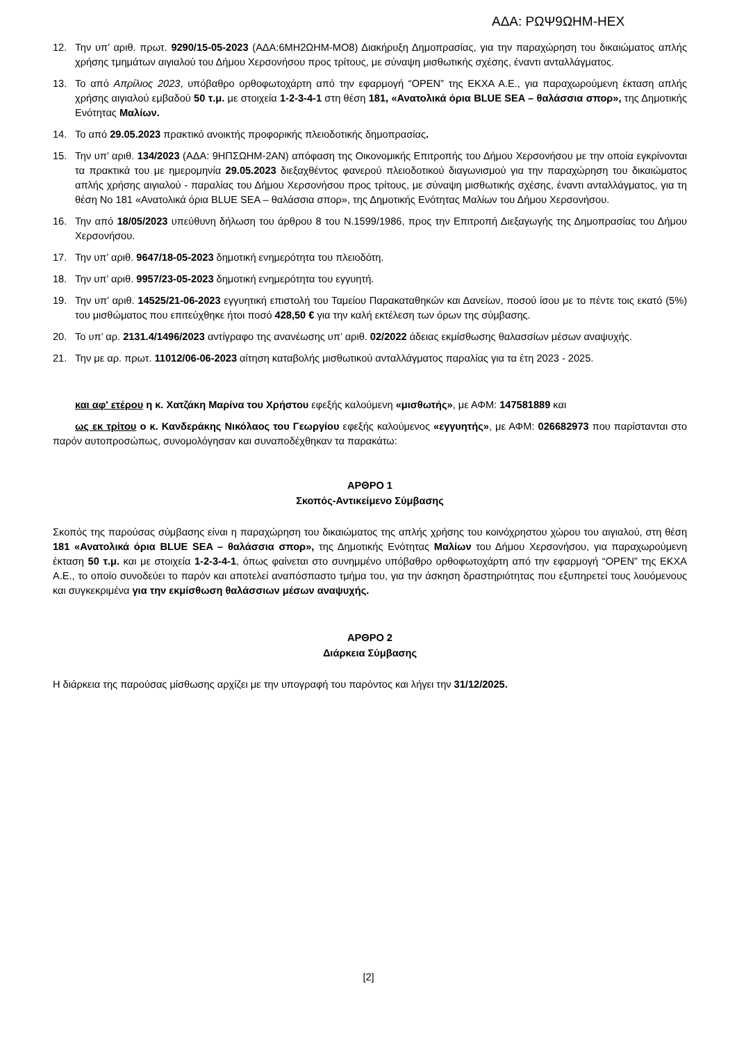ΑΔΑ: ΡΩΨ9ΩΗΜ-ΗΕΧ
12. Την υπ’ αριθ. πρωτ. 9290/15-05-2023 (ΑΔΑ:6ΜΗ2ΩΗΜ-ΜΟ8) Διακήρυξη Δημοπρασίας, για την παραχώρηση του δικαιώματος απλής χρήσης τμημάτων αιγιαλού του Δήμου Χερσονήσου προς τρίτους, με σύναψη μισθωτικής σχέσης, έναντι ανταλλάγματος.
13. Το από Απρίλιος 2023, υπόβαθρο ορθοφωτοχάρτη από την εφαρμογή “OPEN” της ΕΚΧΑ Α.Ε., για παραχωρούμενη έκταση απλής χρήσης αιγιαλού εμβαδού 50 τ.μ. με στοιχεία 1-2-3-4-1 στη θέση 181, «Ανατολικά όρια BLUE SEA – θαλάσσια σπορ», της Δημοτικής Ενότητας Μαλίων.
14. Το από 29.05.2023 πρακτικό ανοικτής προφορικής πλειοδοτικής δημοπρασίας.
15. Την υπ’ αριθ. 134/2023 (ΑΔΑ: 9ΗΠΣΩΗΜ-2ΑΝ) απόφαση της Οικονομικής Επιτροπής του Δήμου Χερσονήσου με την οποία εγκρίνονται τα πρακτικά του με ημερομηνία 29.05.2023 διεξαχθέντος φανερού πλειοδοτικού διαγωνισμού για την παραχώρηση του δικαιώματος απλής χρήσης αιγιαλού - παραλίας του Δήμου Χερσονήσου προς τρίτους, με σύναψη μισθωτικής σχέσης, έναντι ανταλλάγματος, για τη θέση Νο 181 «Ανατολικά όρια BLUE SEA – θαλάσσια σπορ», της Δημοτικής Ενότητας Μαλίων του Δήμου Χερσονήσου.
16. Την από 18/05/2023 υπεύθυνη δήλωση του άρθρου 8 του Ν.1599/1986, προς την Επιτροπή Διεξαγωγής της Δημοπρασίας του Δήμου Χερσονήσου.
17. Την υπ’ αριθ. 9647/18-05-2023 δημοτική ενημερότητα του πλειοδότη.
18. Την υπ’ αριθ. 9957/23-05-2023 δημοτική ενημερότητα του εγγυητή.
19. Την υπ’ αριθ. 14525/21-06-2023 εγγυητική επιστολή του Ταμείου Παρακαταθηκών και Δανείων, ποσού ίσου με το πέντε τοις εκατό (5%) του μισθώματος που επιτεύχθηκε ήτοι ποσό 428,50 € για την καλή εκτέλεση των όρων της σύμβασης.
20. Το υπ’ αρ. 2131.4/1496/2023 αντίγραφο της ανανέωσης υπ’ αριθ. 02/2022 άδειας εκμίσθωσης θαλασσίων μέσων αναψυχής.
21. Την με αρ. πρωτ. 11012/06-06-2023 αίτηση καταβολής μισθωτικού ανταλλάγματος παραλίας για τα έτη 2023 - 2025.
και αφ' ετέρου η κ. Χατζάκη Μαρίνα του Χρήστου εφεξής καλούμενη «μισθωτής», με ΑΦΜ: 147581889 και
ως εκ τρίτου ο κ. Κανδεράκης Νικόλαος του Γεωργίου εφεξής καλούμενος «εγγυητής», με ΑΦΜ: 026682973 που παρίστανται στο παρόν αυτοπροσώπως, συνομολόγησαν και συναποδέχθηκαν τα παρακάτω:
ΑΡΘΡΟ 1
Σκοπός-Αντικείμενο Σύμβασης
Σκοπός της παρούσας σύμβασης είναι η παραχώρηση του δικαιώματος της απλής χρήσης του κοινόχρηστου χώρου του αιγιαλού, στη θέση 181 «Ανατολικά όρια BLUE SEA – θαλάσσια σπορ», της Δημοτικής Ενότητας Μαλίων του Δήμου Χερσονήσου, για παραχωρούμενη έκταση 50 τ.μ. και με στοιχεία 1-2-3-4-1, όπως φαίνεται στο συνημμένο υπόβαθρο ορθοφωτοχάρτη από την εφαρμογή “OPEN” της ΕΚΧΑ Α.Ε., το οποίο συνοδεύει το παρόν και αποτελεί αναπόσπαστο τμήμα του, για την άσκηση δραστηριότητας που εξυπηρετεί τους λουόμενους και συγκεκριμένα για την εκμίσθωση θαλάσσιων μέσων αναψυχής.
ΑΡΘΡΟ 2
Διάρκεια Σύμβασης
Η διάρκεια της παρούσας μίσθωσης αρχίζει με την υπογραφή του παρόντος και λήγει την 31/12/2025.
[2]